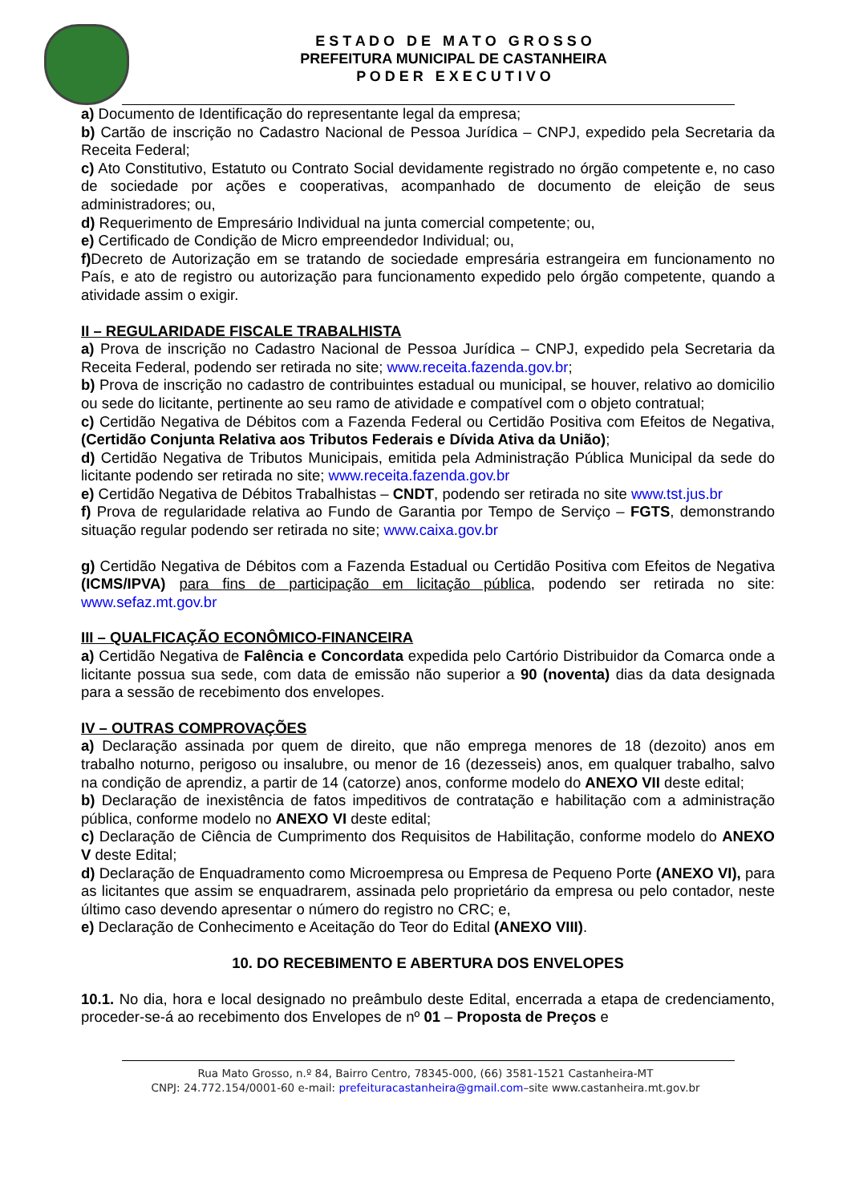E S T A D O D E M A T O G R O S S O
PREFEITURA MUNICIPAL DE CASTANHEIRA
P O D E R E X E C U T I V O
a) Documento de Identificação do representante legal da empresa;
b) Cartão de inscrição no Cadastro Nacional de Pessoa Jurídica – CNPJ, expedido pela Secretaria da Receita Federal;
c) Ato Constitutivo, Estatuto ou Contrato Social devidamente registrado no órgão competente e, no caso de sociedade por ações e cooperativas, acompanhado de documento de eleição de seus administradores; ou,
d) Requerimento de Empresário Individual na junta comercial competente; ou,
e) Certificado de Condição de Micro empreendedor Individual; ou,
f) Decreto de Autorização em se tratando de sociedade empresária estrangeira em funcionamento no País, e ato de registro ou autorização para funcionamento expedido pelo órgão competente, quando a atividade assim o exigir.
II – REGULARIDADE FISCALE TRABALHISTA
a) Prova de inscrição no Cadastro Nacional de Pessoa Jurídica – CNPJ, expedido pela Secretaria da Receita Federal, podendo ser retirada no site; www.receita.fazenda.gov.br;
b) Prova de inscrição no cadastro de contribuintes estadual ou municipal, se houver, relativo ao domicilio ou sede do licitante, pertinente ao seu ramo de atividade e compatível com o objeto contratual;
c) Certidão Negativa de Débitos com a Fazenda Federal ou Certidão Positiva com Efeitos de Negativa, (Certidão Conjunta Relativa aos Tributos Federais e Dívida Ativa da União);
d) Certidão Negativa de Tributos Municipais, emitida pela Administração Pública Municipal da sede do licitante podendo ser retirada no site; www.receita.fazenda.gov.br
e) Certidão Negativa de Débitos Trabalhistas – CNDT, podendo ser retirada no site www.tst.jus.br
f) Prova de regularidade relativa ao Fundo de Garantia por Tempo de Serviço – FGTS, demonstrando situação regular podendo ser retirada no site; www.caixa.gov.br
g) Certidão Negativa de Débitos com a Fazenda Estadual ou Certidão Positiva com Efeitos de Negativa (ICMS/IPVA) para fins de participação em licitação pública, podendo ser retirada no site: www.sefaz.mt.gov.br
III – QUALFICAÇÃO ECONÔMICO-FINANCEIRA
a) Certidão Negativa de Falência e Concordata expedida pelo Cartório Distribuidor da Comarca onde a licitante possua sua sede, com data de emissão não superior a 90 (noventa) dias da data designada para a sessão de recebimento dos envelopes.
IV – OUTRAS COMPROVAÇÕES
a) Declaração assinada por quem de direito, que não emprega menores de 18 (dezoito) anos em trabalho noturno, perigoso ou insalubre, ou menor de 16 (dezesseis) anos, em qualquer trabalho, salvo na condição de aprendiz, a partir de 14 (catorze) anos, conforme modelo do ANEXO VII deste edital;
b) Declaração de inexistência de fatos impeditivos de contratação e habilitação com a administração pública, conforme modelo no ANEXO VI deste edital;
c) Declaração de Ciência de Cumprimento dos Requisitos de Habilitação, conforme modelo do ANEXO V deste Edital;
d) Declaração de Enquadramento como Microempresa ou Empresa de Pequeno Porte (ANEXO VI), para as licitantes que assim se enquadrarem, assinada pelo proprietário da empresa ou pelo contador, neste último caso devendo apresentar o número do registro no CRC; e,
e) Declaração de Conhecimento e Aceitação do Teor do Edital (ANEXO VIII).
10. DO RECEBIMENTO E ABERTURA DOS ENVELOPES
10.1. No dia, hora e local designado no preâmbulo deste Edital, encerrada a etapa de credenciamento, proceder-se-á ao recebimento dos Envelopes de nº 01 – Proposta de Preços e
Rua Mato Grosso, n.º 84, Bairro Centro, 78345-000, (66) 3581-1521 Castanheira-MT
CNPJ: 24.772.154/0001-60 e-mail: prefeituracastanheira@gmail.com–site www.castanheira.mt.gov.br